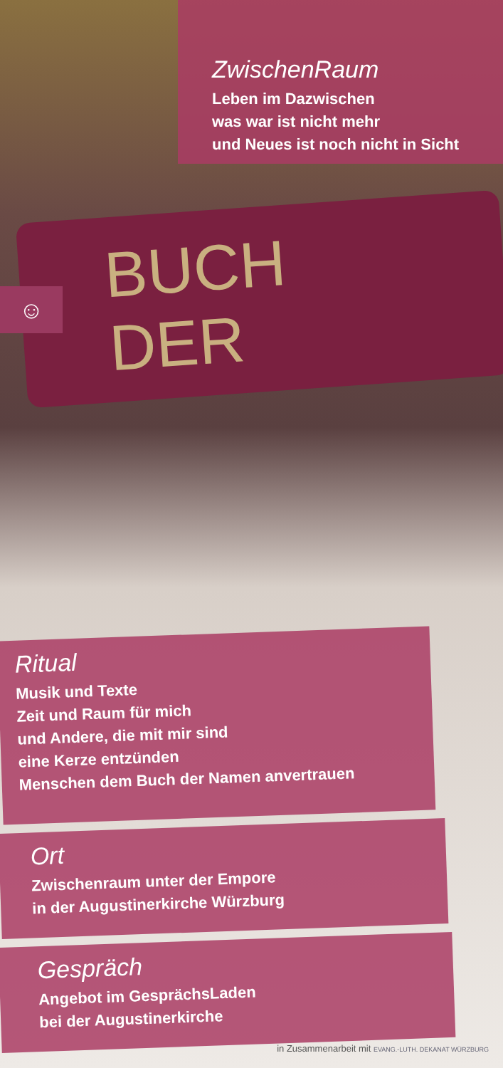BUCH DER
☺
ZwischenRaum
Leben im Dazwischen
was war ist nicht mehr
und Neues ist noch nicht in Sicht
Ritual
Musik und Texte
Zeit und Raum für mich
und Andere, die mit mir sind
eine Kerze entzünden
Menschen dem Buch der Namen anvertrauen
Ort
Zwischenraum unter der Empore
in der Augustinerkirche Würzburg
Gespräch
Angebot im GesprächsLaden
bei der Augustinerkirche
in Zusammenarbeit mit EVANG.-LUTH. DEKANAT WÜRZBURG